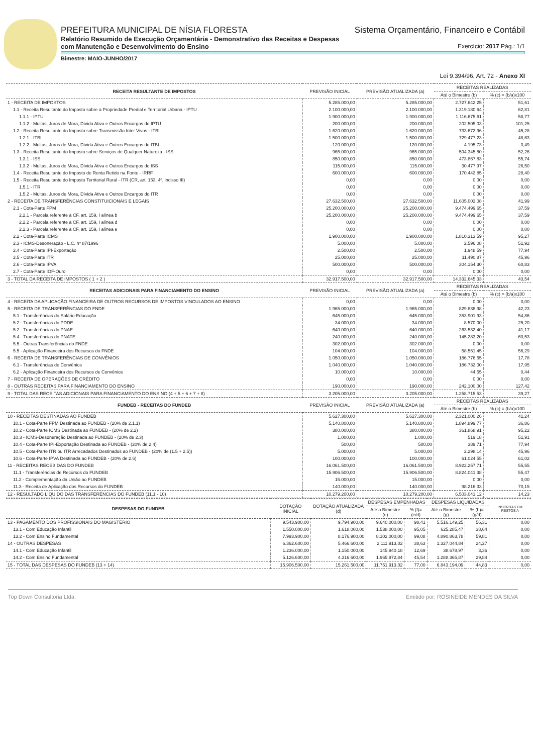PREFEITURA MUNICIPAL DE NÍSIA FLORESTA Sistema Orçamentário, Financeiro e Contábil
Relatório Resumido de Execução Orçamentária - Demonstrativo das Receitas e Despesas
com Manutenção e Desenvolvimento do Ensino Exercício: 2017 Pág.: 1/1
Bimestre: MAIO-JUNHO/2017
Lei 9.394/96, Art. 72 - Anexo XI
| RECEITA RESULTANTE DE IMPOSTOS | PREVISÃO INICIAL | PREVISÃO ATUALIZADA (a) | RECEITAS REALIZADAS | |
| --- | --- | --- | --- | --- |
| | | | Até o Bimestre (b) | % (c) = (b/a)x100 |
| 1 - RECEITA DE IMPOSTOS | 5.285.000,00 | 5.285.000,00 | 2.727.642,25 | 51,61 |
| 1.1 - Receita Resultante do Imposto sobre a Propriedade Predial e Territorial Urbana - IPTU | 2.100.000,00 | 2.100.000,00 | 1.319.180,64 | 62,81 |
| 1.1.1 - IPTU | 1.900.000,00 | 1.900.000,00 | 1.116.675,61 | 58,77 |
| 1.1.2 - Multas, Juros de Mora, Dívida Ativa e Outros Encargos do IPTU | 200.000,00 | 200.000,00 | 202.505,03 | 101,25 |
| 1.2 - Receita Resultante do Imposto sobre Transmissão Inter Vivos - ITBI | 1.620.000,00 | 1.620.000,00 | 733.672,96 | 45,28 |
| 1.2.1 - ITBI | 1.500.000,00 | 1.500.000,00 | 729.477,23 | 48,63 |
| 1.2.2 - Multas, Juros de Mora, Dívida Ativa e Outros Encargos do ITBI | 120.000,00 | 120.000,00 | 4.195,73 | 3,49 |
| 1.3 - Receita Resultante do Imposto sobre Serviços de Qualquer Natureza - ISS | 965.000,00 | 965.000,00 | 504.345,80 | 52,26 |
| 1.3.1 - ISS | 850.000,00 | 850.000,00 | 473.867,83 | 55,74 |
| 1.3.2 - Multas, Juros de Mora, Dívida Ativa e Outros Encargos do ISS | 115.000,00 | 115.000,00 | 30.477,97 | 26,50 |
| 1.4 - Receita Resultante do Imposto de Renta Retido na Fonte - IRRF | 600.000,00 | 600.000,00 | 170.442,85 | 28,40 |
| 1.5 - Receita Resultante do Imposto Territorial Rural - ITR (CR, art. 153, 4º, incisso III) | 0,00 | 0,00 | 0,00 | 0,00 |
| 1.5.1 - ITR | 0,00 | 0,00 | 0,00 | 0,00 |
| 1.5.2 - Multas, Juros de Mora, Dívida Ativa e Outros Encargos do ITR | 0,00 | 0,00 | 0,00 | 0,00 |
| 2 - RECEITA DE TRANSFERÊNCIAS CONSTITUICIONAIS E LEGAIS | 27.632.500,00 | 27.632.500,00 | 11.605.003,08 | 41,99 |
| 2.1 - Cota-Parte FPM | 25.200.000,00 | 25.200.000,00 | 9.474.499,65 | 37,59 |
| 2.2.1 - Parcela referente à CF, art. 159, I alínea b | 25.200.000,00 | 25.200.000,00 | 9.474.499,65 | 37,59 |
| 2.2.2 - Parcela referente à CF, art. 159, I alínea d | 0,00 | 0,00 | 0,00 | 0,00 |
| 2.2.3 - Parcela referente à CF, art. 159, I alínea e | 0,00 | 0,00 | 0,00 | 0,00 |
| 2.2 - Cota-Parte ICMS | 1.900.000,00 | 1.900.000,00 | 1.810.313,59 | 95,27 |
| 2.3 - ICMS-Desoneração - L.C. nº 87/1996 | 5.000,00 | 5.000,00 | 2.596,08 | 51,92 |
| 2.4 - Cota-Parte IPI-Exportação | 2.500,00 | 2.500,00 | 1.948,59 | 77,94 |
| 2.5 - Cota-Parte ITR | 25.000,00 | 25.000,00 | 11.490,87 | 45,96 |
| 2.6 - Cota-Parte IPVA | 500.000,00 | 500.000,00 | 304.154,30 | 60,83 |
| 2.7 - Cota-Parte IOF-Ouro | 0,00 | 0,00 | 0,00 | 0,00 |
| 3 - TOTAL DA RECEITA DE IMPOSTOS ( 1 + 2 ) | 32.917.500,00 | 32.917.500,00 | 14.332.645,33 | 43,54 |
| RECEITAS ADICIONAIS PARA FINANCIAMENTO DO ENSINO | PREVISÃO INICIAL | PREVISÃO ATUALIZADA (a) | RECEITAS REALIZADAS | |
| | | | Até o Bimestre (b) | % (c) = (b/a)x100 |
| 4 - RECEITA DA APLICAÇÃO FINANCEIRA DE OUTROS RECURSOS DE IMPOSTOS VINCULADOS AO ENSINO | 0,00 | 0,00 | 0,00 | 0,00 |
| 5 - RECEITA DE TRANSFERÊNCIAS DO FNDE | 1.965.000,00 | 1.965.000,00 | 829.838,98 | 42,23 |
| 5.1 - Transferências do Salário-Educação | 645.000,00 | 645.000,00 | 353.901,93 | 54,86 |
| 5.2 - Transferências do PDDE | 34.000,00 | 34.000,00 | 8.570,00 | 25,20 |
| 5.2 - Transferências do PNAE | 640.000,00 | 640.000,00 | 263.532,40 | 41,17 |
| 5.4 - Transferências do PNATE | 240.000,00 | 240.000,00 | 145.283,20 | 60,53 |
| 5.5 - Outras Transferências do FNDE | 302.000,00 | 302.000,00 | 0,00 | 0,00 |
| 5.5 - Aplicação Financeira dos Recursos do FNDE | 104.000,00 | 104.000,00 | 58.551,45 | 56,29 |
| 6 - RECEITA DE TRANSFERÊNCIAS DE CONVÊNIOS | 1.050.000,00 | 1.050.000,00 | 186.776,55 | 17,78 |
| 6.1 - Transferências de Convênios | 1.040.000,00 | 1.040.000,00 | 186.732,00 | 17,95 |
| 6.2 - Aplicação Financeira dos Recursos de Convênios | 10.000,00 | 10.000,00 | 44,55 | 0,44 |
| 7 - RECEITA DE OPERAÇÕES DE CRÉDITO | 0,00 | 0,00 | 0,00 | 0,00 |
| 8 - OUTRAS RECEITAS PARA FINANCIAMENTO DO ENSINO | 190.000,00 | 190.000,00 | 242.100,00 | 127,42 |
| 9 - TOTAL DAS RECEITAS ADICIONAIS PARA FINANCIAMENTO DO ENSINO (4 + 5 + 6 + 7 + 8) | 3.205.000,00 | 3.205.000,00 | 1.258.715,53 | 39,27 |
| FUNDEB - RECEITAS DO FUNDEB | PREVISÃO INICIAL | PREVISÃO ATUALIZADA (a) | RECEITAS REALIZADAS | |
| | | | Até o Bimestre (b) | % (c) = (b/a)x100 |
| 10 - RECEITAS DESTINADAS AO FUNDEB | 5.627.300,00 | 5.627.300,00 | 2.321.000,26 | 41,24 |
| 10.1 - Cota-Parte FPM Destinada ao FUNDEB - (20% de 2.1.1) | 5.140.800,00 | 5.140.800,00 | 1.894.899,77 | 36,86 |
| 10.2 - Cota-Parte ICMS Destinada ao FUNDEB - (20% de 2.2) | 380.000,00 | 380.000,00 | 361.868,91 | 95,22 |
| 10.3 - ICMS-Desoneração Destinada ao FUNDEB - (20% de 2.3) | 1.000,00 | 1.000,00 | 519,18 | 51,91 |
| 10.4 - Cota-Parte IPI-Exportação Destinada ao FUNDEB - (20% de 2.4) | 500,00 | 500,00 | 389,71 | 77,94 |
| 10.5 - Cota-Parte ITR ou ITR Arrecadados Destinados ao FUNDEB - (20% de (1.5 + 2.5)) | 5.000,00 | 5.000,00 | 2.298,14 | 45,96 |
| 10.6 - Cota-Parte IPVA Destinada ao FUNDEB - (20% de 2.6) | 100.000,00 | 100.000,00 | 61.024,55 | 61,02 |
| 11 - RECEITAS RECEBIDAS DO FUNDEB | 16.061.500,00 | 16.061.500,00 | 8.922.257,71 | 55,55 |
| 11.1 - Transferências de Recursos do FUNDEB | 15.906.500,00 | 15.906.500,00 | 8.824.041,38 | 55,47 |
| 11.2 - Complementação da União ao FUNDEB | 15.000,00 | 15.000,00 | 0,00 | 0,00 |
| 11.3 - Receita de Aplicação dos Recursos do FUNDEB | 140.000,00 | 140.000,00 | 98.216,33 | 70,15 |
| 12 - RESULTADO LÍQUIDO DAS TRANSFERÊNCIAS DO FUNDEB (11.1 - 10) | 10.279.200,00 | 10.279.200,00 | 6.503.041,12 | 14,23 |
| DESPESAS DO FUNDEB | DOTAÇÃO INICIAL | DOTAÇÃO ATUALIZADA (d) | DESPESAS EMPENHADAS | | DESPESAS LIQUIDADAS | | INSCRITAS EM RESTOS A |
| --- | --- | --- | --- | --- | --- | --- | --- |
| | | | Até o Bimestre (e) | % (f)=(e/d) | Até o Bimestre (g) | % (h)=(g/d) | |
| 13 - PAGAMENTO DOS PROFISSIONAIS DO MAGISTÉRIO | 9.543.900,00 | 9.794.900,00 | 9.640.000,00 | 98,41 | 5.516.149,25 | 56,31 | 0,00 |
| 13.1 - Com Educação Infantil | 1.550.000,00 | 1.618.000,00 | 1.538.000,00 | 95,05 | 625.285,47 | 38,64 | 0,00 |
| 13.2 - Com Ensino Fundamental | 7.993.900,00 | 8.176.900,00 | 8.102.000,00 | 99,08 | 4.890.863,78 | 59,81 | 0,00 |
| 14 - OUTRAS DESPESAS | 6.362.600,00 | 5.466.600,00 | 2.111.913,02 | 38,63 | 1.327.044,84 | 24,27 | 0,00 |
| 14.1 - Com Educação Infantil | 1.236.000,00 | 1.150.000,00 | 145.940,18 | 12,69 | 38.678,97 | 3,36 | 0,00 |
| 14.2 - Com Ensino Fundamental | 5.126.600,00 | 4.316.600,00 | 1.965.972,84 | 45,54 | 1.288.365,87 | 29,84 | 0,00 |
| 15 - TOTAL DAS DESPESAS DO FUNDEB (13 + 14) | 15.906.500,00 | 15.261.500,00 | 11.751.913,02 | 77,00 | 6.843.194,09 | 44,83 | 0,00 |
Top Down Consultoria Ltda. Emitido por: ROSINEIDE MENDES DA SILVA